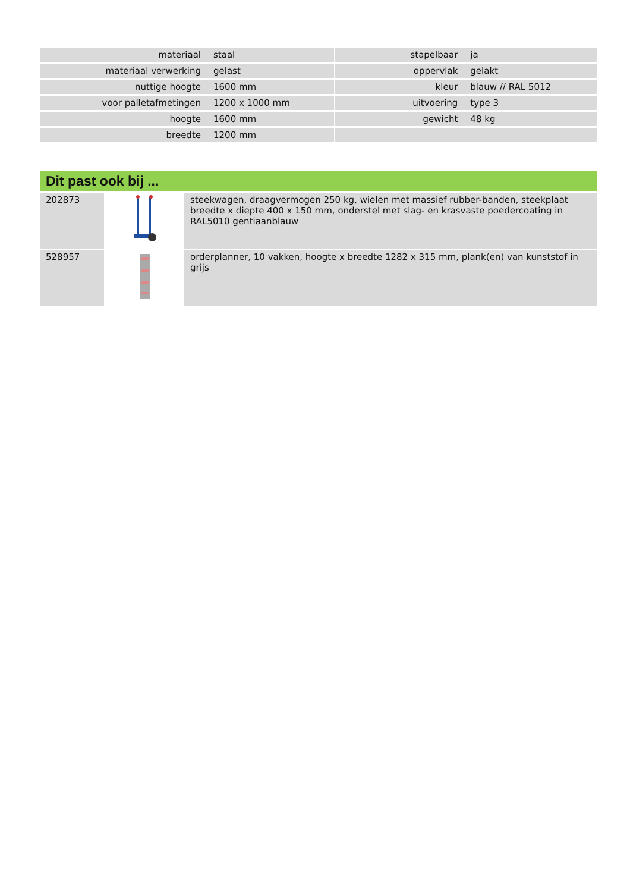| materiaal | staal | | stapelbaar | ja |
| materiaal verwerking | gelast | | oppervlak | gelakt |
| nuttige hoogte | 1600 mm | | kleur | blauw // RAL 5012 |
| voor palletafmetingen | 1200 x 1000 mm | | uitvoering | type 3 |
| hoogte | 1600 mm | | gewicht | 48 kg |
| breedte | 1200 mm | | | |
Dit past ook bij ...
| 202873 | | steekwagen, draagvermogen 250 kg, wielen met massief rubber-banden, steekplaat breedte x diepte 400 x 150 mm, onderstel met slag- en krasvaste poedercoating in RAL5010 gentiaanblauw |
| 528957 | | orderplanner, 10 vakken, hoogte x breedte 1282 x 315 mm, plank(en) van kunststof in grijs |